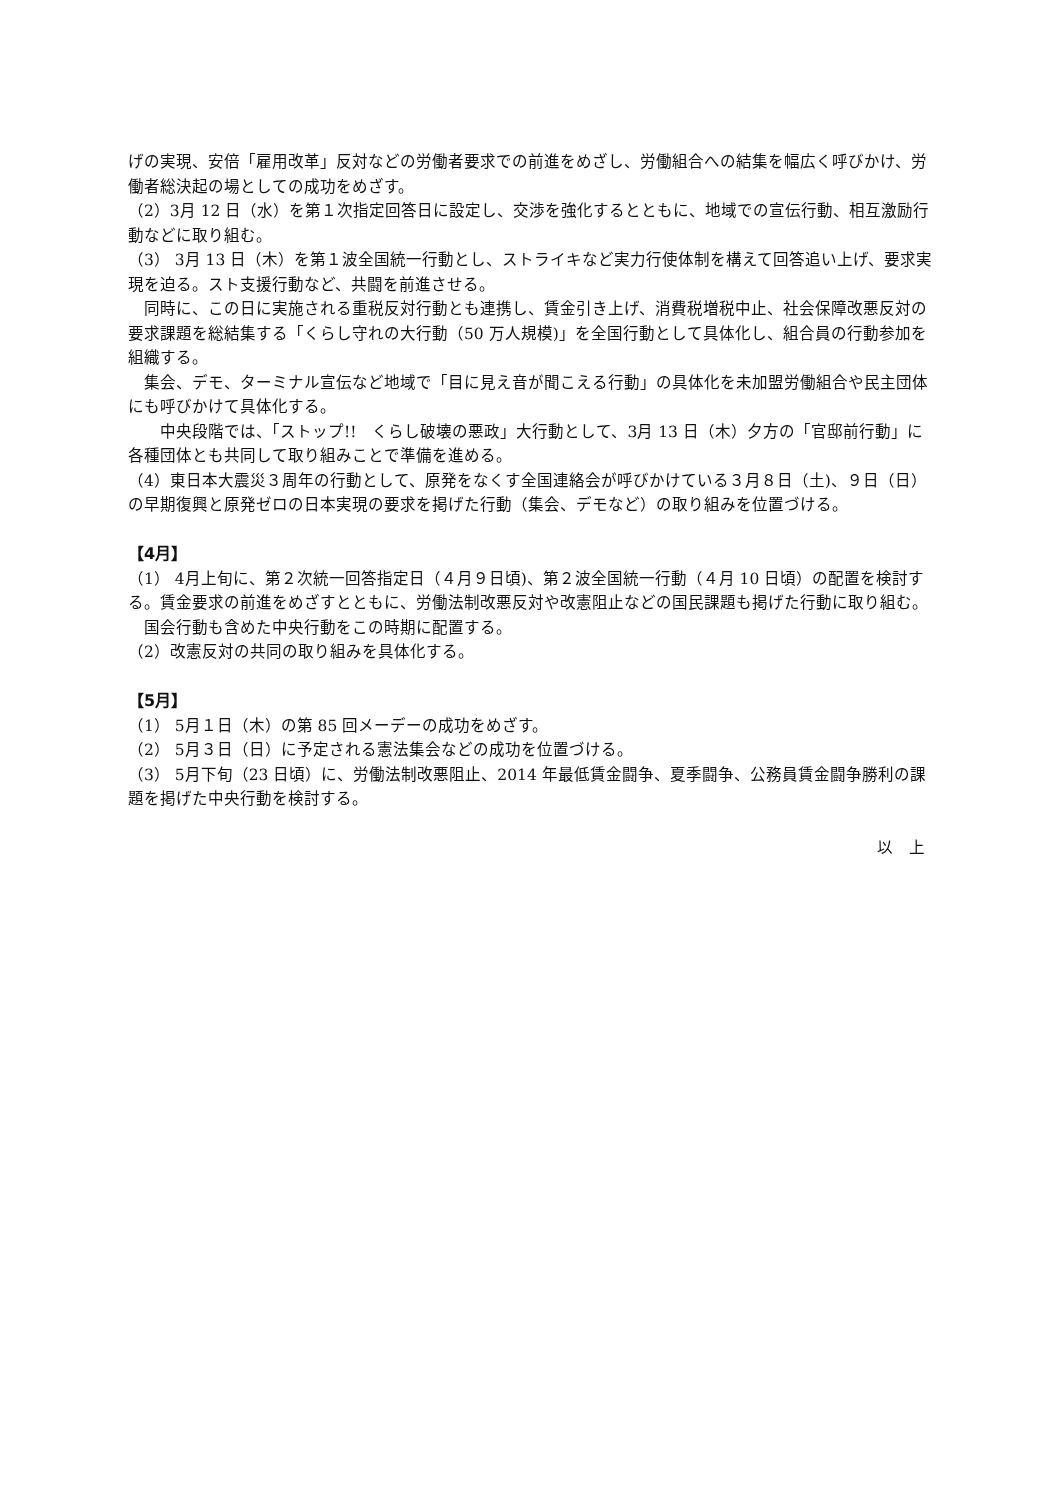げの実現、安倍「雇用改革」反対などの労働者要求での前進をめざし、労働組合への結集を幅広く呼びかけ、労働者総決起の場としての成功をめざす。
（2）3月 12 日（水）を第１次指定回答日に設定し、交渉を強化するとともに、地域での宣伝行動、相互激励行動などに取り組む。
（3） 3月 13 日（木）を第１波全国統一行動とし、ストライキなど実力行使体制を構えて回答追い上げ、要求実現を迫る。スト支援行動など、共闘を前進させる。
　同時に、この日に実施される重税反対行動とも連携し、賃金引き上げ、消費税増税中止、社会保障改悪反対の要求課題を総結集する「くらし守れの大行動（50 万人規模)」を全国行動として具体化し、組合員の行動参加を組織する。
　集会、デモ、ターミナル宣伝など地域で「目に見え音が聞こえる行動」の具体化を未加盟労働組合や民主団体にも呼びかけて具体化する。
　　中央段階では、「ストップ!!　くらし破壊の悪政」大行動として、3月 13 日（木）夕方の「官邸前行動」に各種団体とも共同して取り組みことで準備を進める。
（4）東日本大震災３周年の行動として、原発をなくす全国連絡会が呼びかけている３月８日（土)、９日（日）の早期復興と原発ゼロの日本実現の要求を掲げた行動（集会、デモなど）の取り組みを位置づける。
【4月】
（1） 4月上旬に、第２次統一回答指定日（４月９日頃)、第２波全国統一行動（４月 10 日頃）の配置を検討する。賃金要求の前進をめざすとともに、労働法制改悪反対や改憲阻止などの国民課題も掲げた行動に取り組む。
　国会行動も含めた中央行動をこの時期に配置する。
（2）改憲反対の共同の取り組みを具体化する。
【5月】
（1） 5月１日（木）の第 85 回メーデーの成功をめざす。
（2） 5月３日（日）に予定される憲法集会などの成功を位置づける。
（3） 5月下旬（23 日頃）に、労働法制改悪阻止、2014 年最低賃金闘争、夏季闘争、公務員賃金闘争勝利の課題を掲げた中央行動を検討する。
以　上